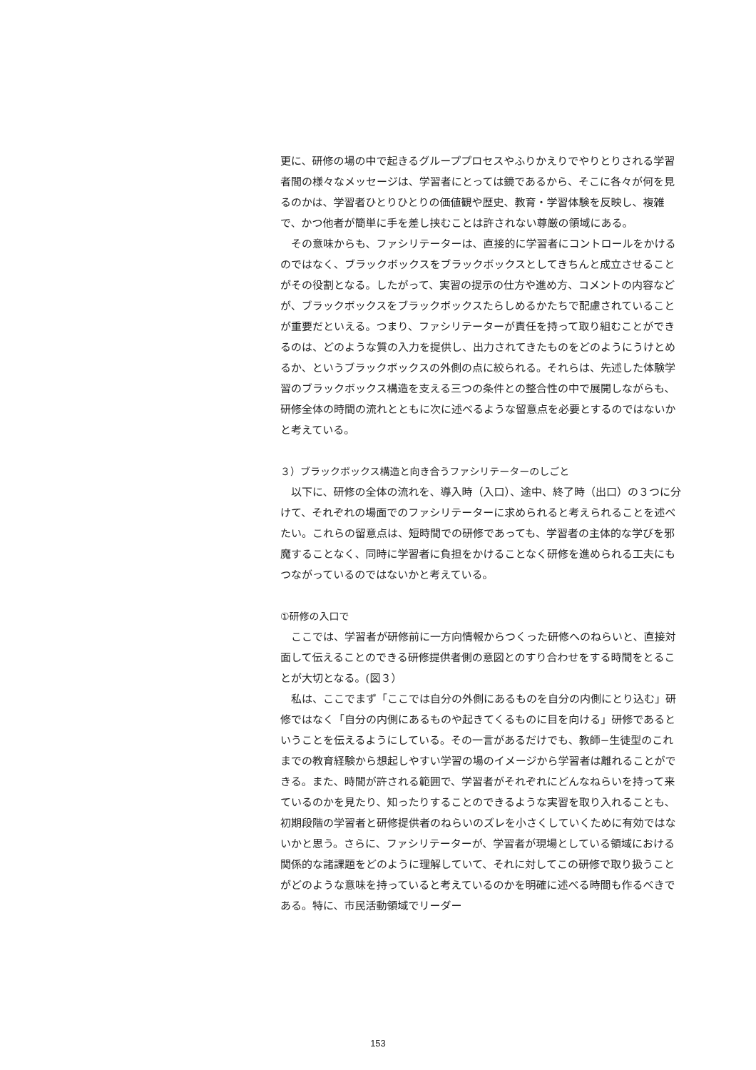更に、研修の場の中で起きるグループプロセスやふりかえりでやりとりされる学習者間の様々なメッセージは、学習者にとっては鏡であるから、そこに各々が何を見るのかは、学習者ひとりひとりの価値観や歴史、教育・学習体験を反映し、複雑で、かつ他者が簡単に手を差し挟むことは許されない尊厳の領域にある。
その意味からも、ファシリテーターは、直接的に学習者にコントロールをかけるのではなく、ブラックボックスをブラックボックスとしてきちんと成立させることがその役割となる。したがって、実習の提示の仕方や進め方、コメントの内容などが、ブラックボックスをブラックボックスたらしめるかたちで配慮されていることが重要だといえる。つまり、ファシリテーターが責任を持って取り組むことができるのは、どのような質の入力を提供し、出力されてきたものをどのようにうけとめるか、というブラックボックスの外側の点に絞られる。それらは、先述した体験学習のブラックボックス構造を支える三つの条件との整合性の中で展開しながらも、研修全体の時間の流れとともに次に述べるような留意点を必要とするのではないかと考えている。
３）ブラックボックス構造と向き合うファシリテーターのしごと
以下に、研修の全体の流れを、導入時（入口）、途中、終了時（出口）の３つに分けて、それぞれの場面でのファシリテーターに求められると考えられることを述べたい。これらの留意点は、短時間での研修であっても、学習者の主体的な学びを邪魔することなく、同時に学習者に負担をかけることなく研修を進められる工夫にもつながっているのではないかと考えている。
①研修の入口で
ここでは、学習者が研修前に一方向情報からつくった研修へのねらいと、直接対面して伝えることのできる研修提供者側の意図とのすり合わせをする時間をとることが大切となる。(図３）
私は、ここでまず「ここでは自分の外側にあるものを自分の内側にとり込む」研修ではなく「自分の内側にあるものや起きてくるものに目を向ける」研修であるということを伝えるようにしている。その一言があるだけでも、教師−生徒型のこれまでの教育経験から想起しやすい学習の場のイメージから学習者は離れることができる。また、時間が許される範囲で、学習者がそれぞれにどんなねらいを持って来ているのかを見たり、知ったりすることのできるような実習を取り入れることも、初期段階の学習者と研修提供者のねらいのズレを小さくしていくために有効ではないかと思う。さらに、ファシリテーターが、学習者が現場としている領域における関係的な諸課題をどのように理解していて、それに対してこの研修で取り扱うことがどのような意味を持っていると考えているのかを明確に述べる時間も作るべきである。特に、市民活動領域でリーダー
153